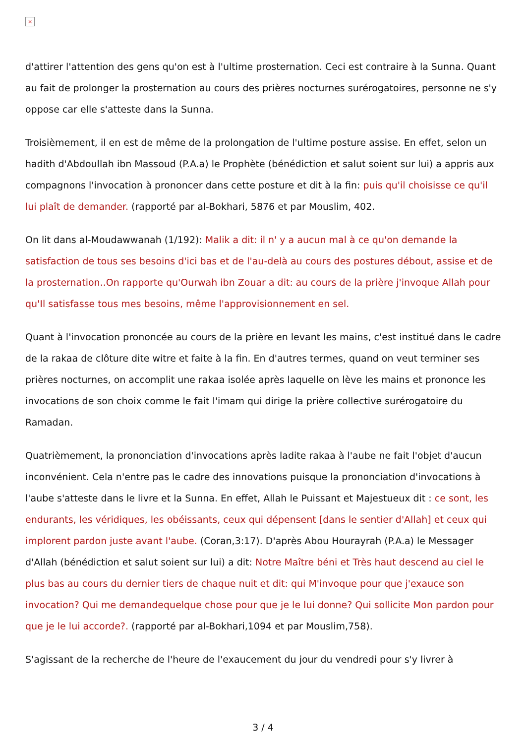×
d'attirer l'attention des gens qu'on est à l'ultime prosternation. Ceci est contraire à la Sunna. Quant au fait de prolonger la prosternation au cours des prières nocturnes surérogatoires, personne ne s'y oppose car elle s'atteste dans la Sunna.
Troisièmement, il en est de même de la prolongation de l'ultime posture assise. En effet, selon un hadith d'Abdoullah ibn Massoud (P.A.a) le Prophète (bénédiction et salut soient sur lui) a appris aux compagnons l'invocation à prononcer dans cette posture et dit à la fin: puis qu'il choisisse ce qu'il lui plaît de demander. (rapporté par al-Bokhari, 5876 et par Mouslim, 402.
On lit dans al-Moudawwanah (1/192): Malik a dit: il n' y a aucun mal à ce qu'on demande la satisfaction de tous ses besoins d'ici bas et de l'au-delà au cours des postures débout, assise et de la prosternation..On rapporte qu'Ourwah ibn Zouar a dit: au cours de la prière j'invoque Allah pour qu'Il satisfasse tous mes besoins, même l'approvisionnement en sel.
Quant à l'invocation prononcée au cours de la prière en levant les mains, c'est institué dans le cadre de la rakaa de clôture dite witre et faite à la fin. En d'autres termes, quand on veut terminer ses prières nocturnes, on accomplit une rakaa isolée après laquelle on lève les mains et prononce les invocations de son choix comme le fait l'imam qui dirige la prière collective surérogatoire du Ramadan.
Quatrièmement, la prononciation d'invocations après ladite rakaa à l'aube ne fait l'objet d'aucun inconvénient. Cela n'entre pas le cadre des innovations puisque la prononciation d'invocations à l'aube s'atteste dans le livre et la Sunna. En effet, Allah le Puissant et Majestueux dit : ce sont, les endurants, les véridiques, les obéissants, ceux qui dépensent [dans le sentier d'Allah] et ceux qui implorent pardon juste avant l'aube. (Coran,3:17). D'après Abou Hourayrah (P.A.a) le Messager d'Allah (bénédiction et salut soient sur lui) a dit: Notre Maître béni et Très haut descend au ciel le plus bas au cours du dernier tiers de chaque nuit et dit: qui M'invoque pour que j'exauce son invocation? Qui me demandequelque chose pour que je le lui donne? Qui sollicite Mon pardon pour que je le lui accorde?. (rapporté par al-Bokhari,1094 et par Mouslim,758).
S'agissant de la recherche de l'heure de l'exaucement du jour du vendredi pour s'y livrer à
3 / 4